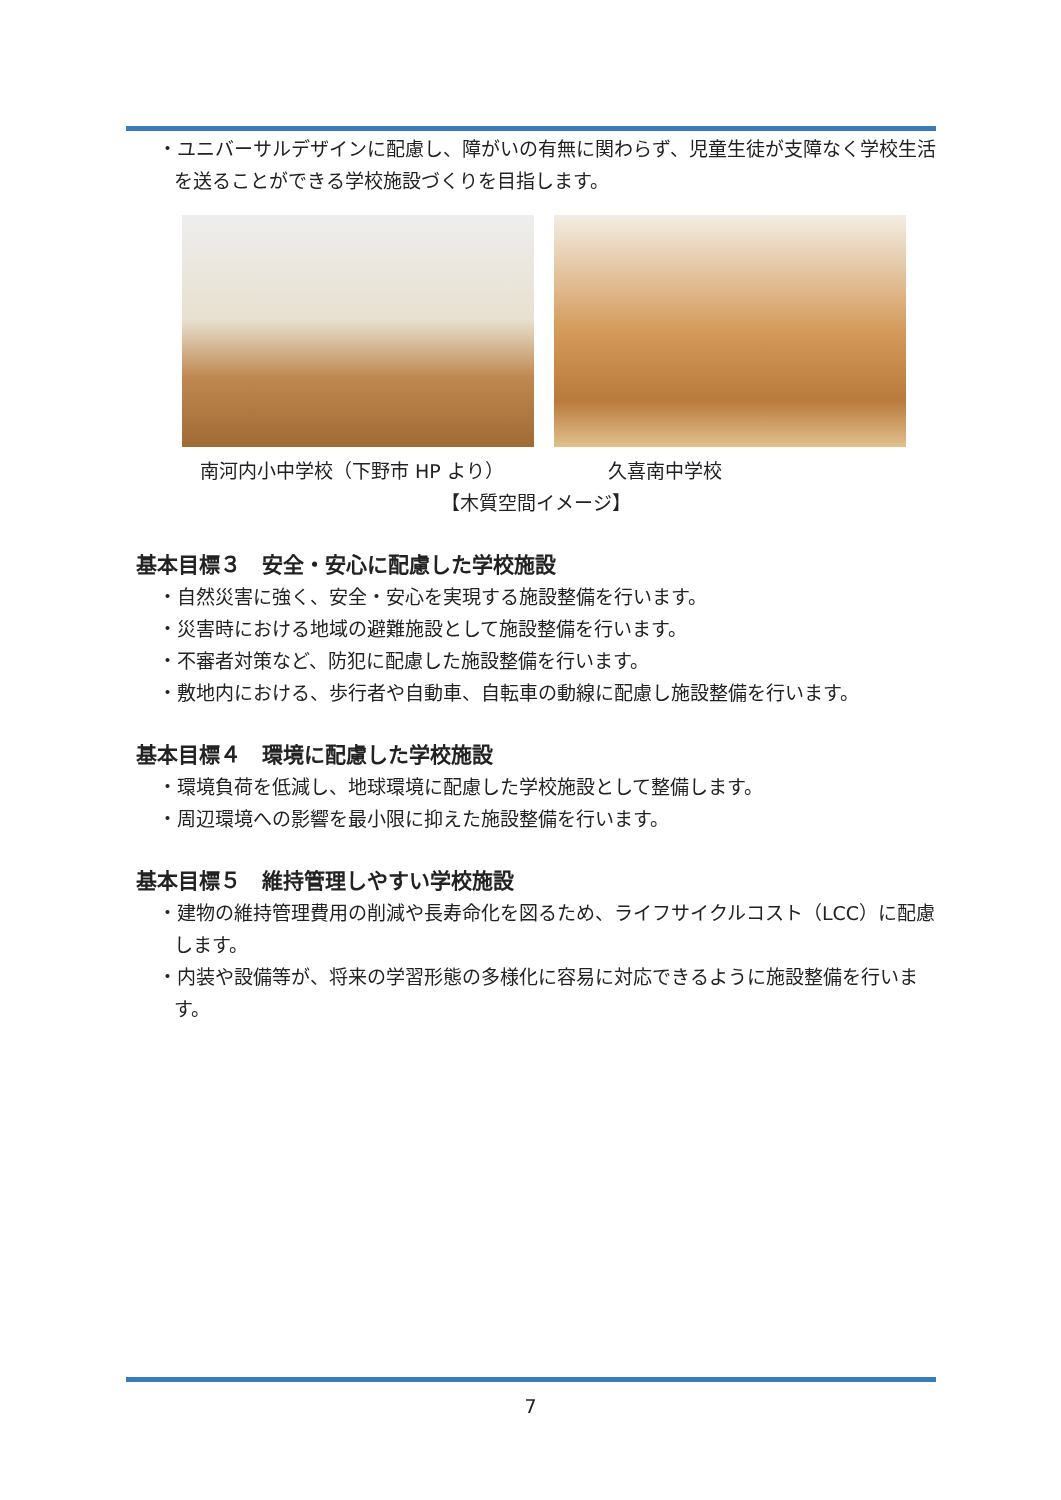・ユニバーサルデザインに配慮し、障がいの有無に関わらず、児童生徒が支障なく学校生活を送ることができる学校施設づくりを目指します。
南河内小中学校（下野市 HP より） 久喜南中学校
【木質空間イメージ】
基本目標３　安全・安心に配慮した学校施設
・自然災害に強く、安全・安心を実現する施設整備を行います。
・災害時における地域の避難施設として施設整備を行います。
・不審者対策など、防犯に配慮した施設整備を行います。
・敷地内における、歩行者や自動車、自転車の動線に配慮し施設整備を行います。
基本目標４　環境に配慮した学校施設
・環境負荷を低減し、地球環境に配慮した学校施設として整備します。
・周辺環境への影響を最小限に抑えた施設整備を行います。
基本目標５　維持管理しやすい学校施設
・建物の維持管理費用の削減や長寿命化を図るため、ライフサイクルコスト（LCC）に配慮します。
・内装や設備等が、将来の学習形態の多様化に容易に対応できるように施設整備を行います。
7